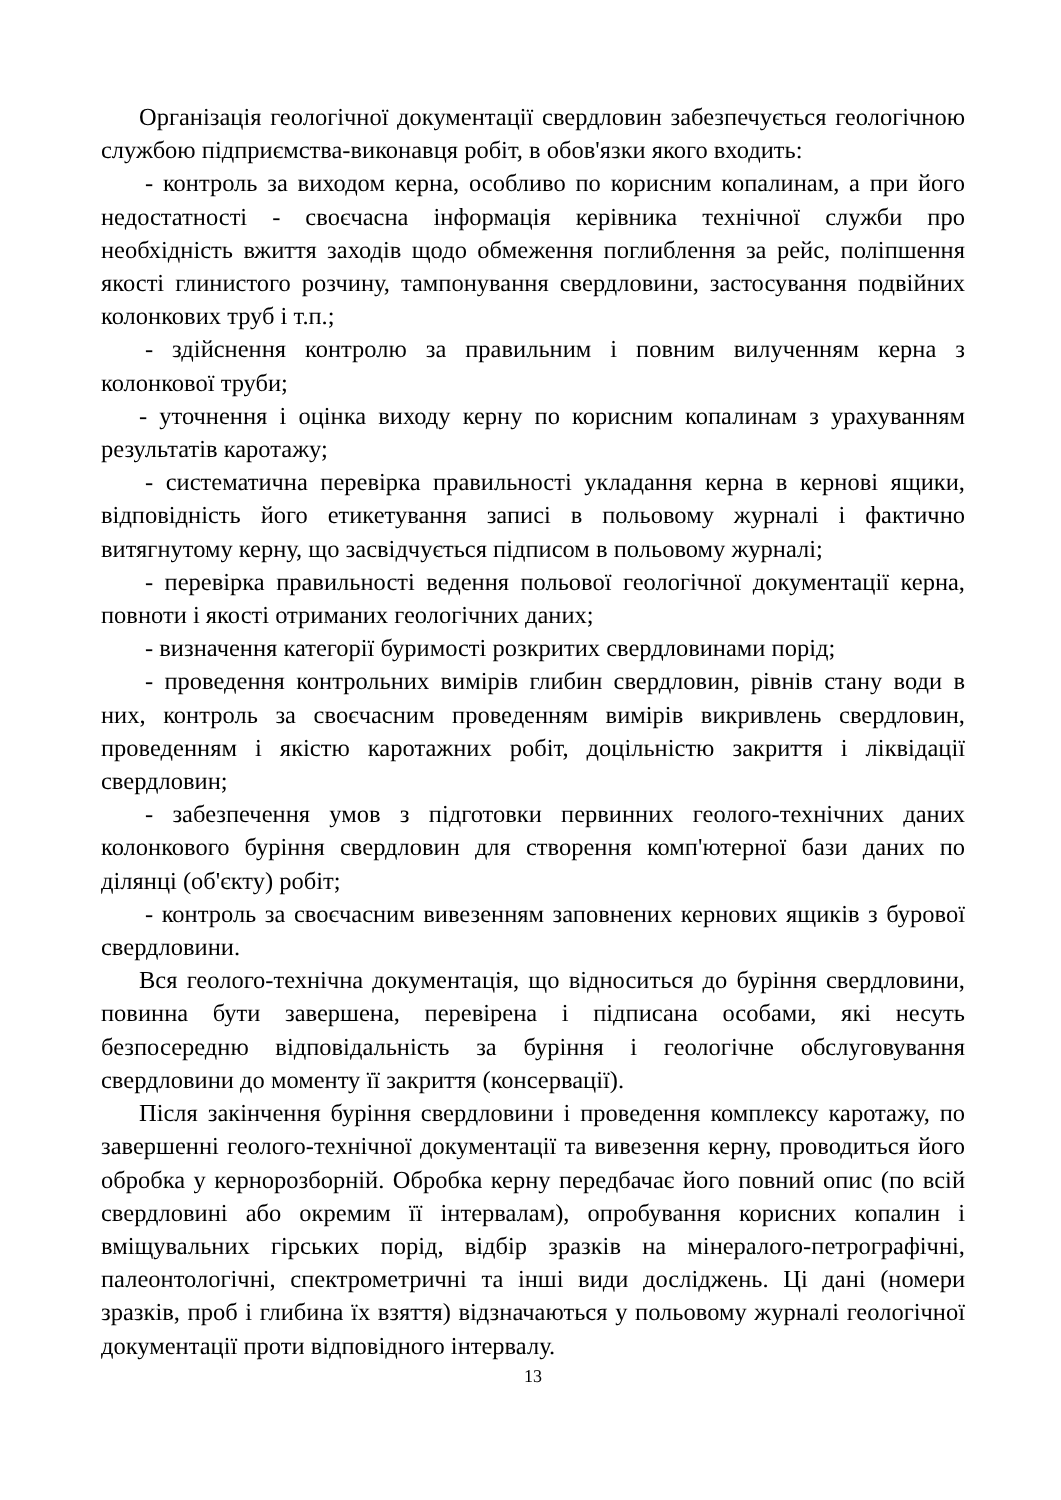Організація геологічної документації свердловин забезпечується геологічною службою підприємства-виконавця робіт, в обов'язки якого входить:
- контроль за виходом керна, особливо по корисним копалинам, а при його недостатності - своєчасна інформація керівника технічної служби про необхідність вжиття заходів щодо обмеження поглиблення за рейс, поліпшення якості глинистого розчину, тампонування свердловини, застосування подвійних колонкових труб і т.п.;
- здійснення контролю за правильним і повним вилученням керна з колонкової труби;
- уточнення і оцінка виходу керну по корисним копалинам з урахуванням результатів каротажу;
- систематична перевірка правильності укладання керна в кернові ящики, відповідність його етикетування записі в польовому журналі і фактично витягнутому керну, що засвідчується підписом в польовому журналі;
- перевірка правильності ведення польової геологічної документації керна, повноти і якості отриманих геологічних даних;
- визначення категорії буримості розкритих свердловинами порід;
- проведення контрольних вимірів глибин свердловин, рівнів стану води в них, контроль за своєчасним проведенням вимірів викривлень свердловин, проведенням і якістю каротажних робіт, доцільністю закриття і ліквідації свердловин;
- забезпечення умов з підготовки первинних геолого-технічних даних колонкового буріння свердловин для створення комп'ютерної бази даних по ділянці (об'єкту) робіт;
- контроль за своєчасним вивезенням заповнених кернових ящиків з бурової свердловини.
Вся геолого-технічна документація, що відноситься до буріння свердловини, повинна бути завершена, перевірена і підписана особами, які несуть безпосередню відповідальність за буріння і геологічне обслуговування свердловини до моменту її закриття (консервації).
Після закінчення буріння свердловини і проведення комплексу каротажу, по завершенні геолого-технічної документації та вивезення керну, проводиться його обробка у кернорозборній. Обробка керну передбачає його повний опис (по всій свердловині або окремим її інтервалам), опробування корисних копалин і вміщувальних гірських порід, відбір зразків на мінералого-петрографічні, палеонтологічні, спектрометричні та інші види досліджень. Ці дані (номери зразків, проб і глибина їх взяття) відзначаються у польовому журналі геологічної документації проти відповідного інтервалу.
13